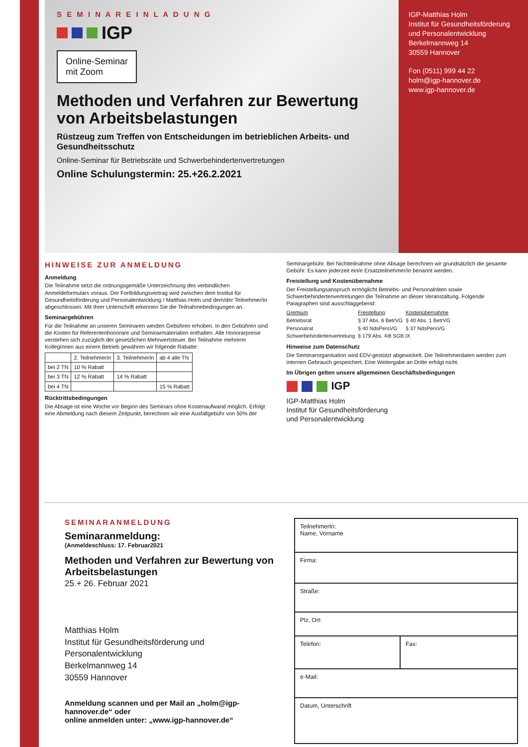S E M I N A R E I N L A D U N G
IGP
Online-Seminar
mit Zoom
Methoden und Verfahren zur Bewertung von Arbeitsbelastungen
Rüstzeug zum Treffen von Entscheidungen im betrieblichen Arbeits- und Gesundheitsschutz
Online-Seminar für Betriebsräte und Schwerbehindertenvertretungen
Online Schulungstermin: 25.+26.2.2021
IGP-Matthias Holm
Institut für Gesundheitsförderung
und Personalentwicklung
Berkelmannweg 14
30559 Hannover
Fon (0511) 999 44 22
holm@igp-hannover.de
www.igp-hannover.de
HINWEISE ZUR ANMELDUNG
Anmeldung
Die Teilnahme setzt die ordnungsgemäße Unterzeichnung des verbindlichen Anmeldeformulars voraus. Der Fortbildungsvertrag wird zwischen dem Institut für Gesundheitsförderung und Personalentwicklung / Matthias Holm und dem/der Teilnehmer/in abgeschlossen. Mit Ihrer Unterschrift erkennen Sie die Teilnahmebedingungen an.
Seminargebühren
Für die Teilnahme an unseren Seminaren werden Gebühren erhoben. In den Gebühren sind die Kosten für Referentenhonorare und Seminarmaterialien enthalten. Alle Honorarpreise verstehen sich zuzüglich der gesetzlichen Mehrwertsteuer. Bei Teilnahme mehrerer KollegInnen aus einem Betrieb gewähren wir folgende Rabatte:
| | 2. TeilnehmerIn | 3. TeilnehmerIn | ab 4 alle TN |
| --- | --- | --- | --- |
| bei 2 TN | 10 % Rabatt | | |
| bei 3 TN | 12 % Rabatt | 14 % Rabatt | |
| bei 4 TN | | | 15 % Rabatt |
Rücktrittsbedingungen
Die Absage ist eine Woche vor Beginn des Seminars ohne Kostenaufwand möglich. Erfolgt eine Abmeldung nach diesem Zeitpunkt, berechnen wir eine Ausfallgebühr von 50% der Seminargebühr. Bei Nichtteilnahme ohne Absage berechnen wir grundsätzlich die gesamte Gebühr. Es kann jederzeit ein/e Ersatzteilnehmer/in benannt werden.
Freistellung und Kostenübernahme
Der Freistellungsanspruch ermöglicht Betriebs- und Personalräten sowie Schwerbehindertenvertretungen die Teilnahme an dieser Veranstaltung. Folgende Paragraphen sind ausschlaggebend:
| Gremium | Freistellung | Kostenübernahme |
| --- | --- | --- |
| Betriebsrat | § 37 Abs. 6 BetrVG | § 40 Abs. 1 BetrVG |
| Personalrat | § 40 NdsPersVG | § 37 NdsPersVG |
| Schwerbehinderten­vertretung | § 179 Abs. 4/8 SGB IX | |
Hinweise zum Datenschutz
Die Seminarorganisation wird EDV-gestützt abgewickelt. Die Teilnehmerdaten werden zum internen Gebrauch gespeichert. Eine Weitergabe an Dritte erfolgt nicht.
Im Übrigen gelten unsere allgemeinen Geschäftsbedingungen
IGP
IGP-Matthias Holm
Institut für Gesundheitsförderung
und Personalentwicklung
SEMINARANMELDUNG
Seminaranmeldung:
(Anmeldeschluss: 17. Februar2021
Methoden und Verfahren zur Bewertung von Arbeitsbelastungen
25.+ 26. Februar 2021
Matthias Holm
Institut für Gesundheitsförderung und Personalentwicklung
Berkelmannweg 14
30559 Hannover
Anmeldung scannen und per Mail an „holm@igp-hannover.de“ oder
online anmelden unter: „www.igp-hannover.de“
| TeilnehmerIn: Name, Vorname | |
| Firma: | |
| Straße: | |
| Plz, Ort: | |
| Telefon: | Fax: |
| e-Mail: | |
| Datum, Unterschrift | |